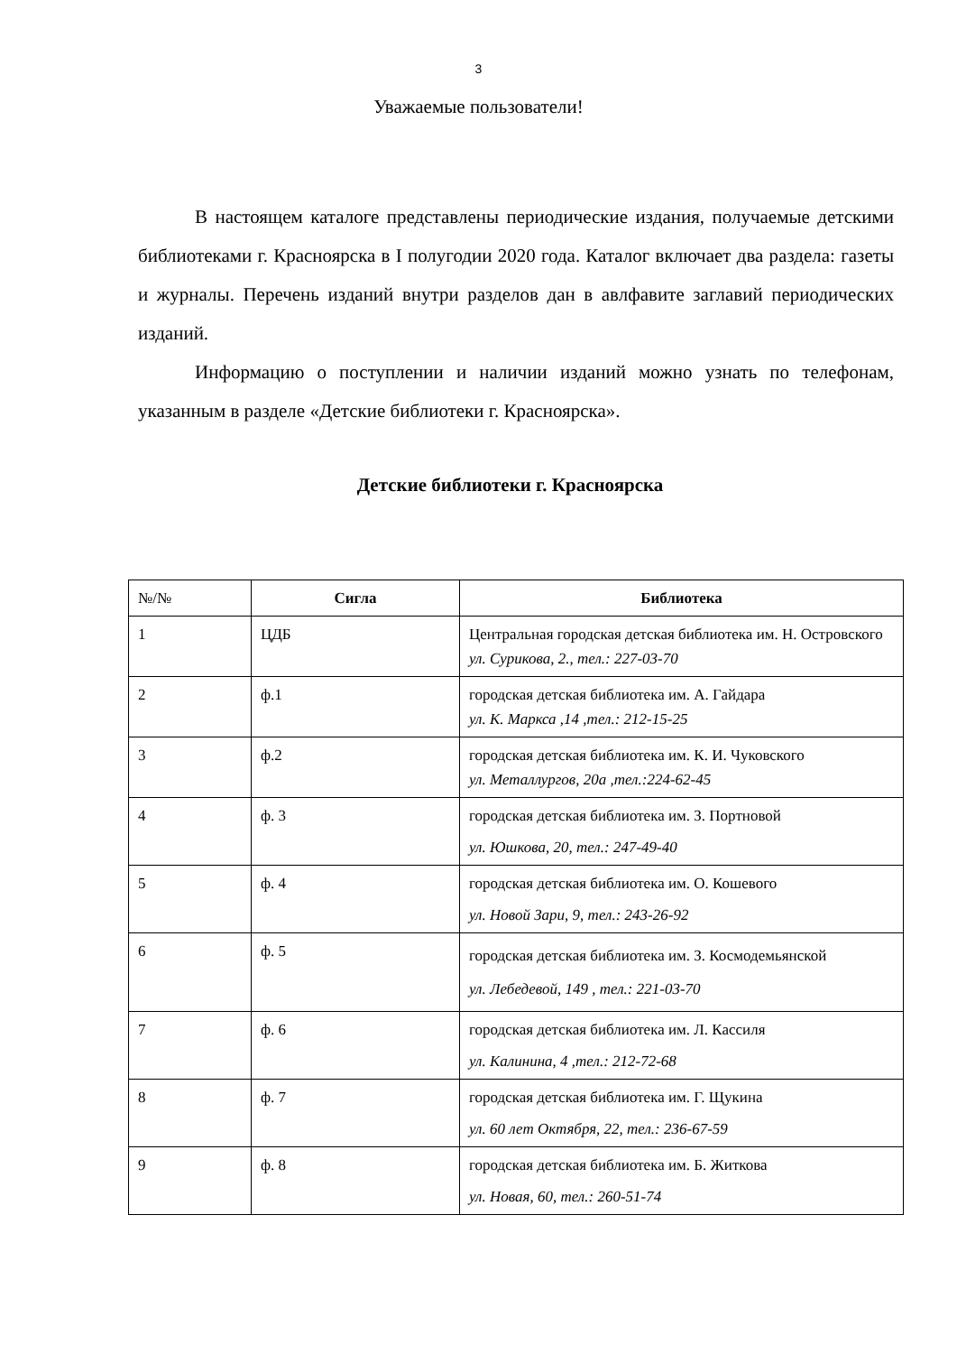3
Уважаемые пользователи!
В настоящем каталоге представлены периодические издания, получаемые детскими библиотеками г. Красноярска в I полугодии 2020 года. Каталог включает два раздела: газеты и журналы. Перечень изданий внутри разделов дан в авлфавите заглавий периодических изданий.
Информацию о поступлении и наличии изданий можно узнать по телефонам, указанным в разделе «Детские библиотеки г. Красноярска».
Детские библиотеки г. Красноярска
| №/№ | Сигла | Библиотека |
| --- | --- | --- |
| 1 | ЦДБ | Центральная городская детская библиотека им. Н. Островского ул. Сурикова, 2., тел.: 227-03-70 |
| 2 | ф.1 | городская детская библиотека им. А. Гайдара ул. К. Маркса ,14 ,тел.: 212-15-25 |
| 3 | ф.2 | городская детская библиотека им. К. И. Чуковского ул. Металлургов, 20а ,тел.:224-62-45 |
| 4 | ф. 3 | городская детская библиотека им. З. Портновой ул. Юшкова, 20, тел.: 247-49-40 |
| 5 | ф. 4 | городская детская библиотека им. О. Кошевого ул. Новой Зари, 9, тел.: 243-26-92 |
| 6 | ф. 5 | городская детская библиотека им. З. Космодемьянской ул. Лебедевой, 149 , тел.: 221-03-70 |
| 7 | ф. 6 | городская детская библиотека им. Л. Кассиля ул. Калинина, 4 ,тел.: 212-72-68 |
| 8 | ф. 7 | городская детская библиотека им. Г. Щукина ул. 60 лет Октября, 22, тел.: 236-67-59 |
| 9 | ф. 8 | городская детская библиотека им. Б. Житкова ул. Новая, 60, тел.: 260-51-74 |